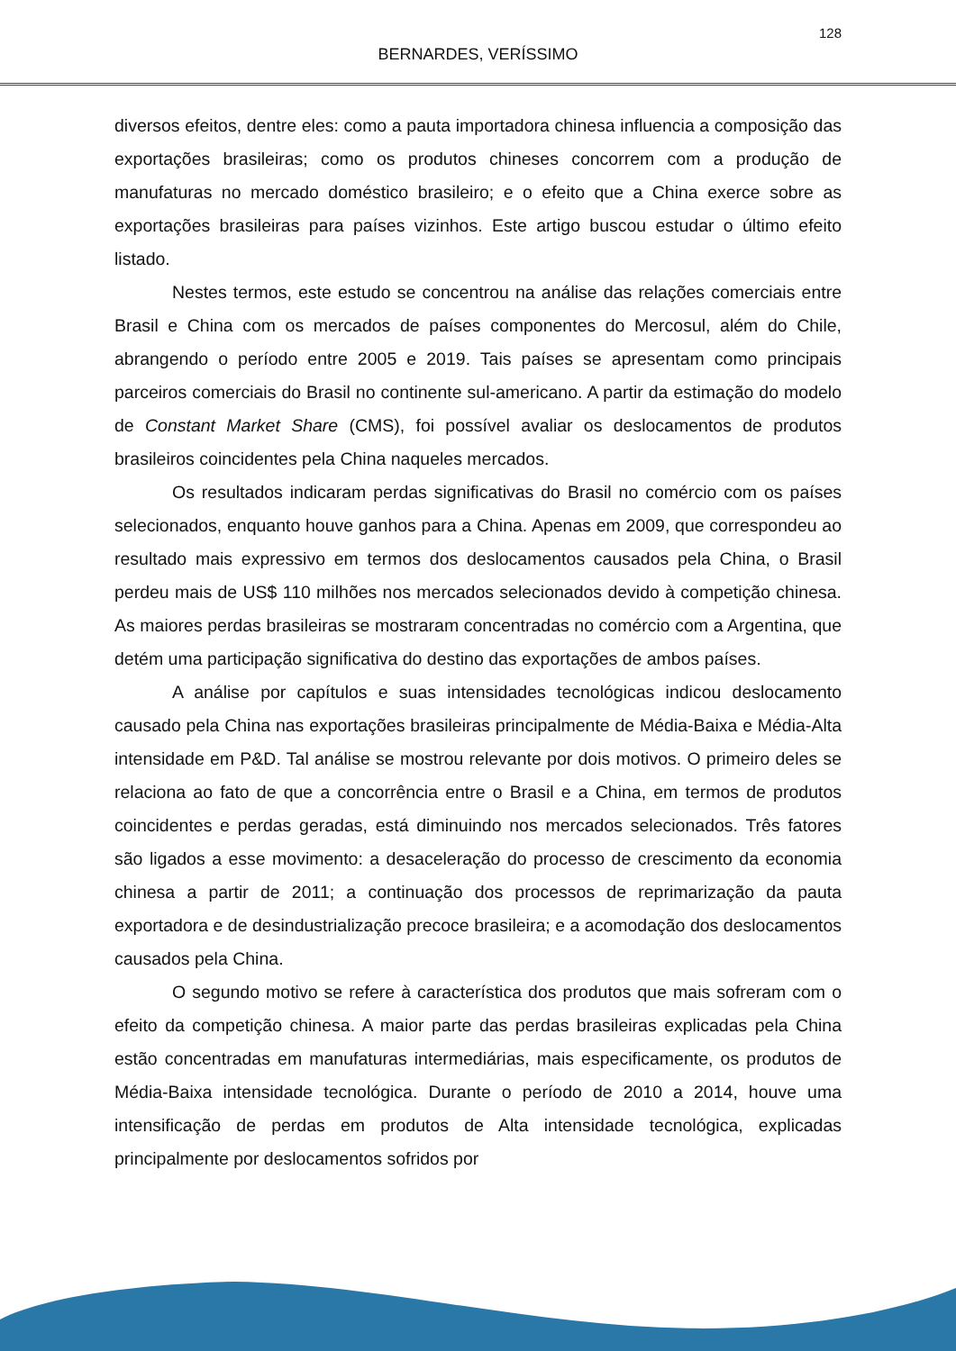128
BERNARDES, VERÍSSIMO
diversos efeitos, dentre eles: como a pauta importadora chinesa influencia a composição das exportações brasileiras; como os produtos chineses concorrem com a produção de manufaturas no mercado doméstico brasileiro; e o efeito que a China exerce sobre as exportações brasileiras para países vizinhos. Este artigo buscou estudar o último efeito listado.
Nestes termos, este estudo se concentrou na análise das relações comerciais entre Brasil e China com os mercados de países componentes do Mercosul, além do Chile, abrangendo o período entre 2005 e 2019. Tais países se apresentam como principais parceiros comerciais do Brasil no continente sul-americano. A partir da estimação do modelo de Constant Market Share (CMS), foi possível avaliar os deslocamentos de produtos brasileiros coincidentes pela China naqueles mercados.
Os resultados indicaram perdas significativas do Brasil no comércio com os países selecionados, enquanto houve ganhos para a China. Apenas em 2009, que correspondeu ao resultado mais expressivo em termos dos deslocamentos causados pela China, o Brasil perdeu mais de US$ 110 milhões nos mercados selecionados devido à competição chinesa. As maiores perdas brasileiras se mostraram concentradas no comércio com a Argentina, que detém uma participação significativa do destino das exportações de ambos países.
A análise por capítulos e suas intensidades tecnológicas indicou deslocamento causado pela China nas exportações brasileiras principalmente de Média-Baixa e Média-Alta intensidade em P&D. Tal análise se mostrou relevante por dois motivos. O primeiro deles se relaciona ao fato de que a concorrência entre o Brasil e a China, em termos de produtos coincidentes e perdas geradas, está diminuindo nos mercados selecionados. Três fatores são ligados a esse movimento: a desaceleração do processo de crescimento da economia chinesa a partir de 2011; a continuação dos processos de reprimarização da pauta exportadora e de desindustrialização precoce brasileira; e a acomodação dos deslocamentos causados pela China.
O segundo motivo se refere à característica dos produtos que mais sofreram com o efeito da competição chinesa. A maior parte das perdas brasileiras explicadas pela China estão concentradas em manufaturas intermediárias, mais especificamente, os produtos de Média-Baixa intensidade tecnológica. Durante o período de 2010 a 2014, houve uma intensificação de perdas em produtos de Alta intensidade tecnológica, explicadas principalmente por deslocamentos sofridos por